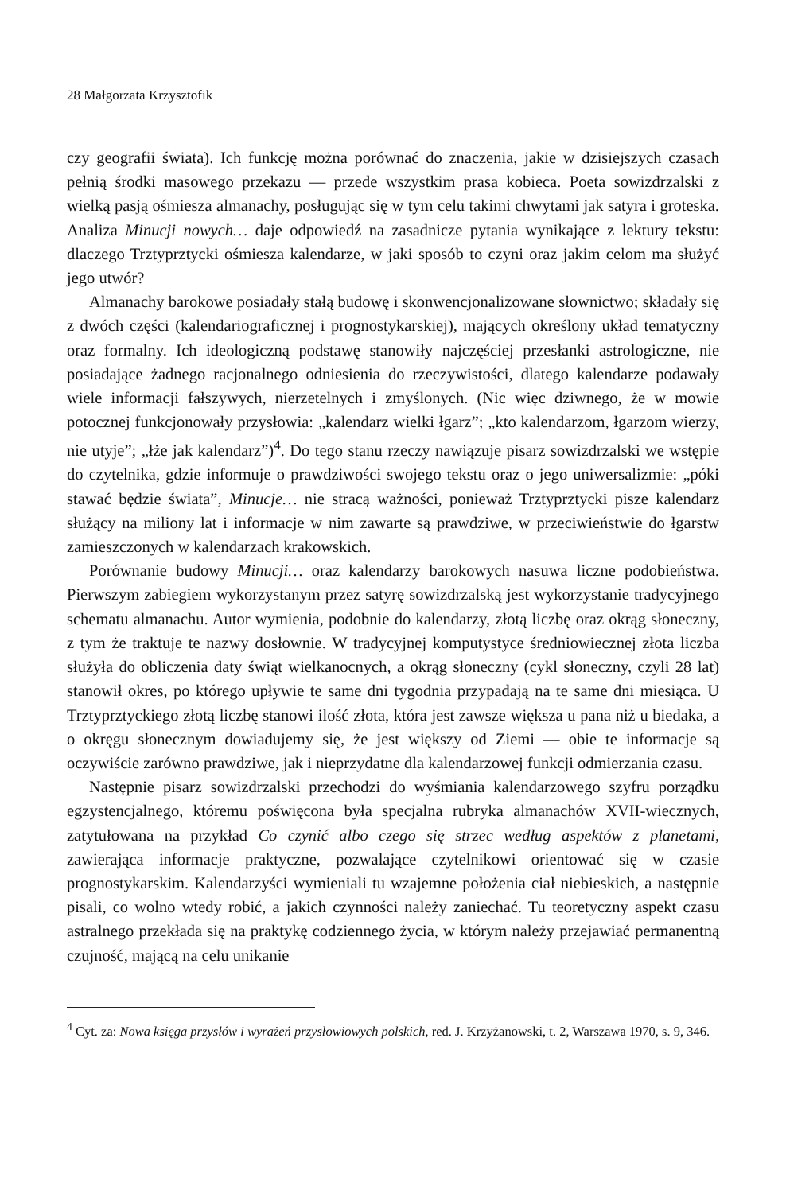28 Małgorzata Krzysztofik
czy geografii świata). Ich funkcję można porównać do znaczenia, jakie w dzisiejszych czasach pełnią środki masowego przekazu — przede wszystkim prasa kobieca. Poeta sowizdrzalski z wielką pasją ośmiesza almanachy, posługując się w tym celu takimi chwytami jak satyra i groteska. Analiza Minucji nowych… daje odpowiedź na zasadnicze pytania wynikające z lektury tekstu: dlaczego Trztyprztycki ośmiesza kalendarze, w jaki sposób to czyni oraz jakim celom ma służyć jego utwór?
Almanachy barokowe posiadały stałą budowę i skonwencjonalizowane słownictwo; składały się z dwóch części (kalendariograficznej i prognostykarskiej), mających określony układ tematyczny oraz formalny. Ich ideologiczną podstawę stanowiły najczęściej przesłanki astrologiczne, nie posiadające żadnego racjonalnego odniesienia do rzeczywistości, dlatego kalendarze podawały wiele informacji fałszywych, nierzetelnych i zmyślonych. (Nic więc dziwnego, że w mowie potocznej funkcjonowały przysłowia: „kalendarz wielki łgarz”; „kto kalendarzom, łgarzom wierzy, nie utyje”; „łże jak kalendarz”)<sup>4</sup>. Do tego stanu rzeczy nawiązuje pisarz sowizdrzalski we wstępie do czytelnika, gdzie informuje o prawdziwości swojego tekstu oraz o jego uniwersalizmie: „póki stawać będzie świata”, Minucje… nie stracą ważności, ponieważ Trztyprztycki pisze kalendarz służący na miliony lat i informacje w nim zawarte są prawdziwe, w przeciwieństwie do łgarstw zamieszczonych w kalendarzach krakowskich.
Porównanie budowy Minucji… oraz kalendarzy barokowych nasuwa liczne podobieństwa. Pierwszym zabiegiem wykorzystanym przez satyrę sowizdrzalską jest wykorzystanie tradycyjnego schematu almanachu. Autor wymienia, podobnie do kalendarzy, złotą liczbę oraz okrąg słoneczny, z tym że traktuje te nazwy dosłownie. W tradycyjnej komputystyce średniowiecznej złota liczba służyła do obliczenia daty świąt wielkanocnych, a okrąg słoneczny (cykl słoneczny, czyli 28 lat) stanowił okres, po którego upływie te same dni tygodnia przypadają na te same dni miesiąca. U Trztyprztyckiego złotą liczbę stanowi ilość złota, która jest zawsze większa u pana niż u biedaka, a o okręgu słonecznym dowiadujemy się, że jest większy od Ziemi — obie te informacje są oczywiście zarówno prawdziwe, jak i nieprzydatne dla kalendarzowej funkcji odmierzania czasu.
Następnie pisarz sowizdrzalski przechodzi do wyśmiania kalendarzowego szyfru porządku egzystencjalnego, któremu poświęcona była specjalna rubryka almanachów XVII-wiecznych, zatytułowana na przykład Co czynić albo czego się strzec według aspektów z planetami, zawierająca informacje praktyczne, pozwalające czytelnikowi orientować się w czasie prognostykarskim. Kalendarzyści wymieniali tu wzajemne położenia ciał niebieskich, a następnie pisali, co wolno wtedy robić, a jakich czynności należy zaniechać. Tu teoretyczny aspekt czasu astralnego przekłada się na praktykę codziennego życia, w którym należy przejawiać permanentną czujność, mającą na celu unikanie
<sup>4</sup> Cyt. za: Nowa księga przysłów i wyrażeń przysłowiowych polskich, red. J. Krzyżanowski, t. 2, Warszawa 1970, s. 9, 346.